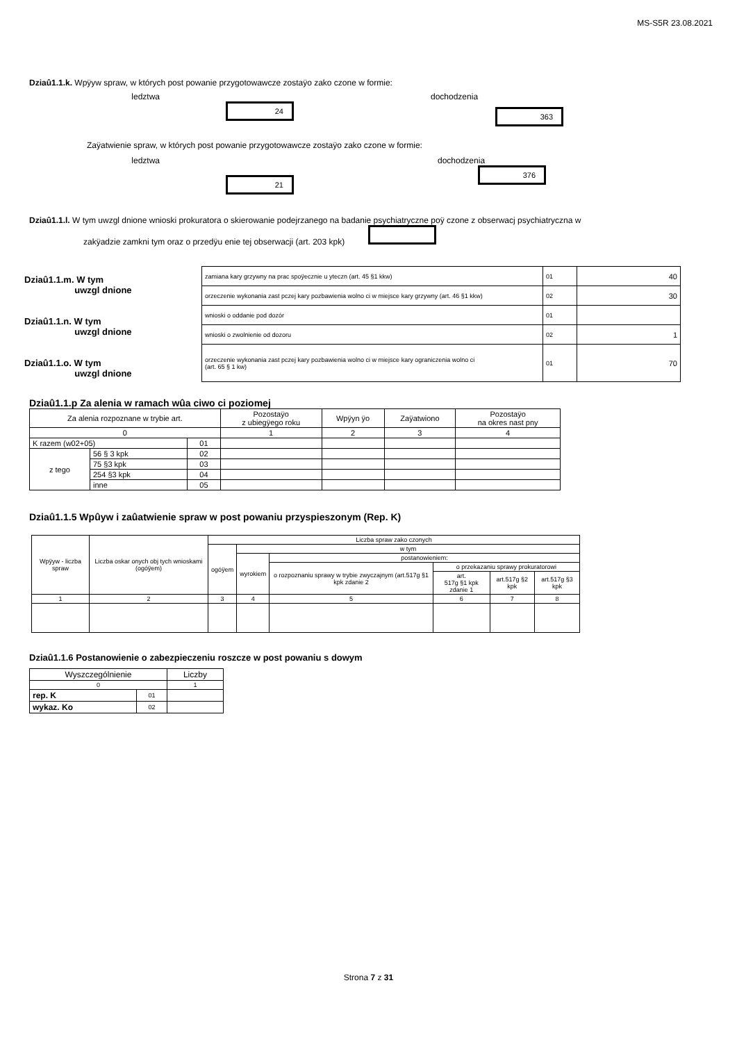MS-S5R 23.08.2021
Dziaû1.1.k. Wpÿyw spraw, w których post powanie przygotowawcze zostaÿo zako czone w formie:
ledztwa dochodzenia
24
363
Zaÿatwienie spraw, w których post powanie przygotowawcze zostaÿo zako czone w formie:
ledztwa dochodzenia
21
376
Dziaû1.1.l. W tym uwzgl dnione wnioski prokuratora o skierowanie podejrzanego na badanie psychiatryczne poÿ czone z obserwacj psychiatryczna w
zakÿadzie zamkni tym oraz o przedÿu enie tej obserwacji (art. 203 kpk)
Dziaû1.1.m. W tym
uwzgl dnione
Dziaû1.1.n. W tym
uwzgl dnione
Dziaû1.1.o. W tym
uwzgl dnione
| zamiana kary grzywny na prac spoÿecznie u yteczn (art. 45 §1 kkw) | 01 | 40 |
| orzeczenie wykonania zast pczej kary pozbawienia wolno ci w miejsce kary grzywny (art. 46 §1 kkw) | 02 | 30 |
| wnioski o oddanie pod dozór | 01 | |
| wnioski o zwolnienie od dozoru | 02 | 1 |
| orzeczenie wykonania zast pczej kary pozbawienia wolno ci w miejsce kary ograniczenia wolno ci (art. 65 § 1 kw) | 01 | 70 |
Dziaû1.1.p Za alenia w ramach wûa ciwo ci poziomej
| Za alenia rozpoznane w trybie art. | | | Pozostaÿo z ubiegÿego roku | Wpÿyn ÿo | Zaÿatwiono | Pozostaÿo na okres nast pny |
| --- | --- | --- | --- | --- | --- | --- |
| 0 | | | 1 | 2 | 3 | 4 |
| K razem (w02+05) | | 01 | | | | |
| z tego | 56 § 3 kpk | 02 | | | | |
| | 75 §3 kpk | 03 | | | | |
| | 254 §3 kpk | 04 | | | | |
| | inne | 05 | | | | |
Dziaû1.1.5 Wpûyw i zaûatwienie spraw w post powaniu przyspieszonym (Rep. K)
| Wpÿyw - liczba spraw | Liczba oskar onych obj tych wnioskami (ogóÿem) | Liczba spraw zako czonych | | | | | |
| | | ogóÿem | w tym | | | | |
| | | | wyrokiem | postanowieniem: | | | |
| | | | | o rozpoznaniu sprawy w trybie zwyczajnym (art.517g §1 kpk zdanie 2 | o przekazaniu sprawy prokuratorowi | | |
| | | | | | art. 517g §1 kpk zdanie 1 | art.517g §2 kpk | art.517g §3 kpk |
| 1 | 2 | 3 | 4 | 5 | 6 | 7 | 8 |
Dziaû1.1.6 Postanowienie o zabezpieczeniu roszcze w post powaniu s dowym
| Wyszczególnienie | | Liczby |
| 0 | | 1 |
| rep. K | 01 | |
| wykaz. Ko | 02 | |
Strona 7 z 31